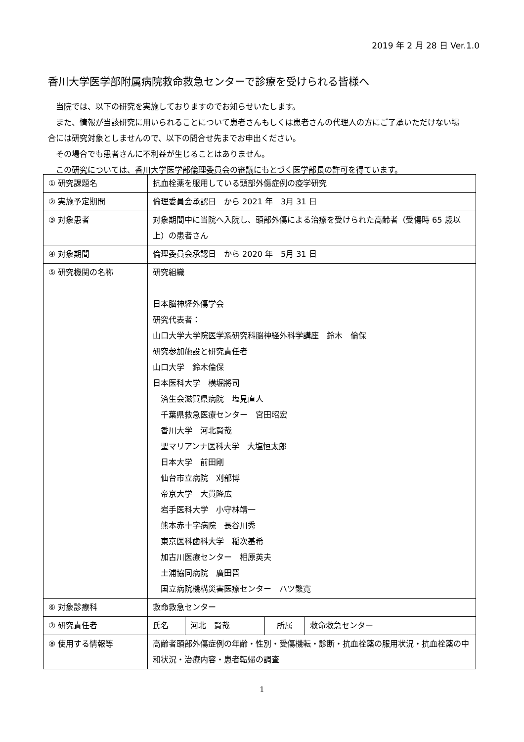2019 年 2 月 28 日 Ver.1.0
香川大学医学部附属病院救命救急センターで診療を受けられる皆様へ
　当院では、以下の研究を実施しておりますのでお知らせいたします。
　また、情報が当該研究に用いられることについて患者さんもしくは患者さんの代理人の方にご了承いただけない場合には研究対象としませんので、以下の問合せ先までお申出ください。
　その場合でも患者さんに不利益が生じることはありません。
　この研究については、香川大学医学部倫理委員会の審議にもとづく医学部長の許可を得ています。
| ① 研究課題名 | 抗血栓薬を服用している頭部外傷症例の疫学研究 | | | |
| ② 実施予定期間 | 倫理委員会承認日 から 2021 年 3月 31 日 | | | |
| ③ 対象患者 | 対象期間中に当院へ入院し、頭部外傷による治療を受けられた高齢者（受傷時 65 歳以上）の患者さん | | | |
| ④ 対象期間 | 倫理委員会承認日 から 2020 年 5月 31 日 | | | |
| ⑤ 研究機関の名称 | 研究組織 日本脳神経外傷学会 研究代表者： 山口大学大学院医学系研究科脳神経外科学講座 鈴木 倫保 研究参加施設と研究責任者 山口大学 鈴木倫保 日本医科大学 横堀將司 済生会滋賀県病院 塩見直人 千葉県救急医療センター 宮田昭宏 香川大学 河北賢哉 聖マリアンナ医科大学 大塩恒太郎 日本大学 前田剛 仙台市立病院 刈部博 帝京大学 大貫隆広 岩手医科大学 小守林靖一 熊本赤十字病院 長谷川秀 東京医科歯科大学 稲次基希 加古川医療センター 相原英夫 土浦協同病院 廣田晋 国立病院機構災害医療センター ハツ繁寛 | | | |
| ⑥ 対象診療科 | 救命救急センター | | | |
| ⑦ 研究責任者 | 氏名 | 河北 賢哉 | 所属 | 救命救急センター |
| ⑧ 使用する情報等 | 高齢者頭部外傷症例の年齢・性別・受傷機転・診断・抗血栓薬の服用状況・抗血栓薬の中和状況・治療内容・患者転帰の調査 | | | |
1